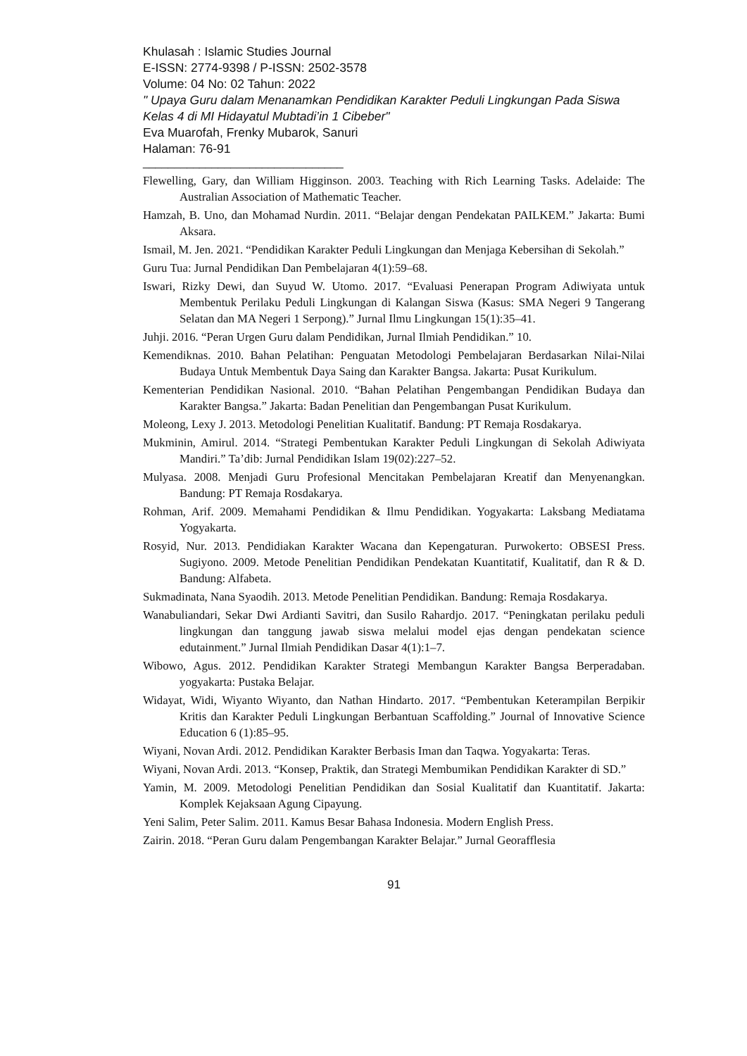Khulasah : Islamic Studies Journal
E-ISSN: 2774-9398 / P-ISSN: 2502-3578
Volume: 04 No: 02 Tahun: 2022
" Upaya Guru dalam Menanamkan Pendidikan Karakter Peduli Lingkungan Pada Siswa Kelas 4 di MI Hidayatul Mubtadi’in 1 Cibeber"
Eva Muarofah, Frenky Mubarok, Sanuri
Halaman: 76-91
________________________________
Flewelling, Gary, dan William Higginson. 2003. Teaching with Rich Learning Tasks. Adelaide: The Australian Association of Mathematic Teacher.
Hamzah, B. Uno, dan Mohamad Nurdin. 2011. “Belajar dengan Pendekatan PAILKEM.” Jakarta: Bumi Aksara.
Ismail, M. Jen. 2021. “Pendidikan Karakter Peduli Lingkungan dan Menjaga Kebersihan di Sekolah.”
Guru Tua: Jurnal Pendidikan Dan Pembelajaran 4(1):59–68.
Iswari, Rizky Dewi, dan Suyud W. Utomo. 2017. “Evaluasi Penerapan Program Adiwiyata untuk Membentuk Perilaku Peduli Lingkungan di Kalangan Siswa (Kasus: SMA Negeri 9 Tangerang Selatan dan MA Negeri 1 Serpong).” Jurnal Ilmu Lingkungan 15(1):35–41.
Juhji. 2016. “Peran Urgen Guru dalam Pendidikan, Jurnal Ilmiah Pendidikan.” 10.
Kemendiknas. 2010. Bahan Pelatihan: Penguatan Metodologi Pembelajaran Berdasarkan Nilai-Nilai Budaya Untuk Membentuk Daya Saing dan Karakter Bangsa. Jakarta: Pusat Kurikulum.
Kementerian Pendidikan Nasional. 2010. “Bahan Pelatihan Pengembangan Pendidikan Budaya dan Karakter Bangsa.” Jakarta: Badan Penelitian dan Pengembangan Pusat Kurikulum.
Moleong, Lexy J. 2013. Metodologi Penelitian Kualitatif. Bandung: PT Remaja Rosdakarya.
Mukminin, Amirul. 2014. “Strategi Pembentukan Karakter Peduli Lingkungan di Sekolah Adiwiyata Mandiri.” Ta’dib: Jurnal Pendidikan Islam 19(02):227–52.
Mulyasa. 2008. Menjadi Guru Profesional Mencitakan Pembelajaran Kreatif dan Menyenangkan. Bandung: PT Remaja Rosdakarya.
Rohman, Arif. 2009. Memahami Pendidikan & Ilmu Pendidikan. Yogyakarta: Laksbang Mediatama Yogyakarta.
Rosyid, Nur. 2013. Pendidiakan Karakter Wacana dan Kepengaturan. Purwokerto: OBSESI Press. Sugiyono. 2009. Metode Penelitian Pendidikan Pendekatan Kuantitatif, Kualitatif, dan R & D. Bandung: Alfabeta.
Sukmadinata, Nana Syaodih. 2013. Metode Penelitian Pendidikan. Bandung: Remaja Rosdakarya.
Wanabuliandari, Sekar Dwi Ardianti Savitri, dan Susilo Rahardjo. 2017. “Peningkatan perilaku peduli lingkungan dan tanggung jawab siswa melalui model ejas dengan pendekatan science edutainment.” Jurnal Ilmiah Pendidikan Dasar 4(1):1–7.
Wibowo, Agus. 2012. Pendidikan Karakter Strategi Membangun Karakter Bangsa Berperadaban. yogyakarta: Pustaka Belajar.
Widayat, Widi, Wiyanto Wiyanto, dan Nathan Hindarto. 2017. “Pembentukan Keterampilan Berpikir Kritis dan Karakter Peduli Lingkungan Berbantuan Scaffolding.” Journal of Innovative Science Education 6 (1):85–95.
Wiyani, Novan Ardi. 2012. Pendidikan Karakter Berbasis Iman dan Taqwa. Yogyakarta: Teras.
Wiyani, Novan Ardi. 2013. “Konsep, Praktik, dan Strategi Membumikan Pendidikan Karakter di SD.”
Yamin, M. 2009. Metodologi Penelitian Pendidikan dan Sosial Kualitatif dan Kuantitatif. Jakarta: Komplek Kejaksaan Agung Cipayung.
Yeni Salim, Peter Salim. 2011. Kamus Besar Bahasa Indonesia. Modern English Press.
Zairin. 2018. “Peran Guru dalam Pengembangan Karakter Belajar.” Jurnal Georafflesia
91